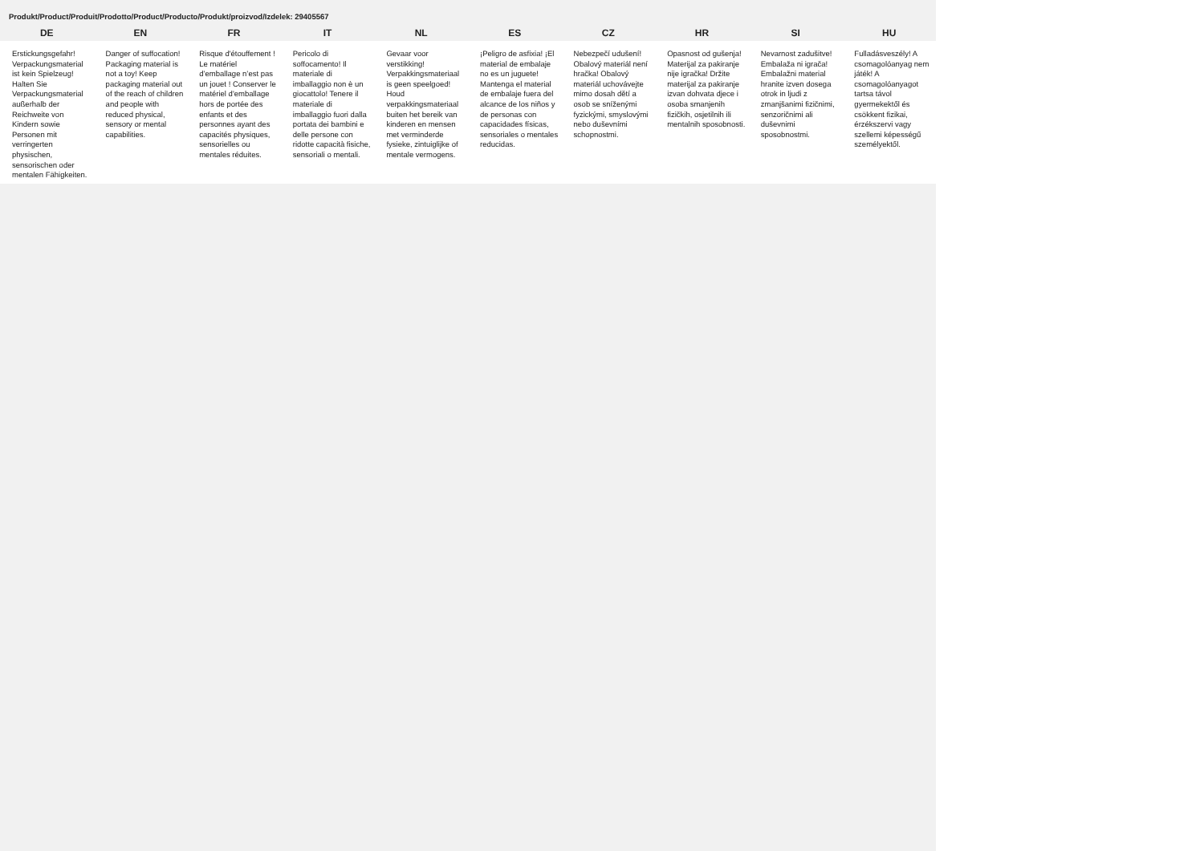Produkt/Product/Produit/Prodotto/Product/Producto/Produkt/proizvod/Izdelek: 29405567
| DE | EN | FR | IT | NL | ES | CZ | HR | SI | HU |
| --- | --- | --- | --- | --- | --- | --- | --- | --- | --- |
| Erstickungsgefahr! Verpackungsmaterial ist kein Spielzeug! Halten Sie Verpackungsmaterial außerhalb der Reichweite von Kindern sowie Personen mit verringerten physischen, sensorischen oder mentalen Fähigkeiten. | Danger of suffocation! Packaging material is not a toy! Keep packaging material out of the reach of children and people with reduced physical, sensory or mental capabilities. | Risque d'étouffement ! Le matériel d’emballage n’est pas un jouet ! Conserver le matériel d'emballage hors de portée des enfants et des personnes ayant des capacités physiques, sensorielles ou mentales réduites. | Pericolo di soffocamento! Il materiale di imballaggio non è un giocattolo! Tenere il materiale di imballaggio fuori dalla portata dei bambini e delle persone con ridotte capacità fisiche, sensoriali o mentali. | Gevaar voor verstikking! Verpakkingsmateriaal is geen speelgoed! Houd verpakkingsmateriaal buiten het bereik van kinderen en mensen met verminderde fysieke, zintuiglijke of mentale vermogens. | ¡Peligro de asfixia! ¡El material de embalaje no es un juguete! Mantenga el material de embalaje fuera del alcance de los niños y de personas con capacidades físicas, sensoriales o mentales reducidas. | Nebezpečí udušení! Obalový materiál není hračka! Obalový materiál uchovávejte mimo dosah dětí a osob se sníženými fyzickými, smyslovými nebo duševními schopnostmi. | Opasnost od gušenja! Materijal za pakiranje nije igračka! Držite materijal za pakiranje izvan dohvata djece i osoba smanjenih fizičkih, osjetilnih ili mentalnih sposobnosti. | Nevarnost zadušitve! Embalaža ni igrača! Embalažni material hranite izven dosega otrok in ljudi z zmanjšanimi fizičnimi, senzoričnimi ali duševnimi sposobnostmi. | Fulladásveszély! A csomagolóanyag nem játék! A csomagolóanyagot tartsa távol gyermekektől és csökkent fizikai, érzékszervi vagy szellemi képességű személyektől. |